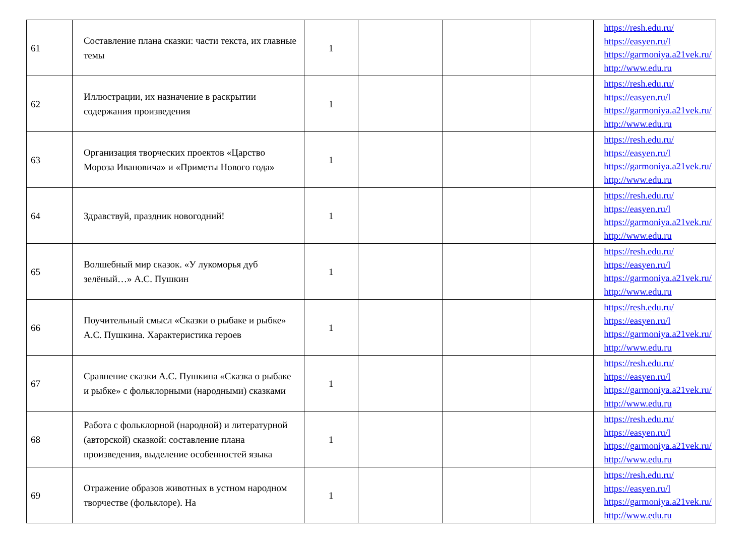| 61 | Составление плана сказки: части текста, их главные темы | 1 | | | | https://resh.edu.ru/ https://easyen.ru/l https://garmoniya.a21vek.ru/ http://www.edu.ru |
| 62 | Иллюстрации, их назначение в раскрытии содержания произведения | 1 | | | | https://resh.edu.ru/ https://easyen.ru/l https://garmoniya.a21vek.ru/ http://www.edu.ru |
| 63 | Организация творческих проектов «Царство Мороза Ивановича» и «Приметы Нового года» | 1 | | | | https://resh.edu.ru/ https://easyen.ru/l https://garmoniya.a21vek.ru/ http://www.edu.ru |
| 64 | Здравствуй, праздник новогодний! | 1 | | | | https://resh.edu.ru/ https://easyen.ru/l https://garmoniya.a21vek.ru/ http://www.edu.ru |
| 65 | Волшебный мир сказок. «У лукоморья дуб зелёный…» А.С. Пушкин | 1 | | | | https://resh.edu.ru/ https://easyen.ru/l https://garmoniya.a21vek.ru/ http://www.edu.ru |
| 66 | Поучительный смысл «Сказки о рыбаке и рыбке» А.С. Пушкина. Характеристика героев | 1 | | | | https://resh.edu.ru/ https://easyen.ru/l https://garmoniya.a21vek.ru/ http://www.edu.ru |
| 67 | Сравнение сказки А.С. Пушкина «Сказка о рыбаке и рыбке» с фольклорными (народными) сказками | 1 | | | | https://resh.edu.ru/ https://easyen.ru/l https://garmoniya.a21vek.ru/ http://www.edu.ru |
| 68 | Работа с фольклорной (народной) и литературной (авторской) сказкой: составление плана произведения, выделение особенностей языка | 1 | | | | https://resh.edu.ru/ https://easyen.ru/l https://garmoniya.a21vek.ru/ http://www.edu.ru |
| 69 | Отражение образов животных в устном народном творчестве (фольклоре). На | 1 | | | | https://resh.edu.ru/ https://easyen.ru/l https://garmoniya.a21vek.ru/ http://www.edu.ru |